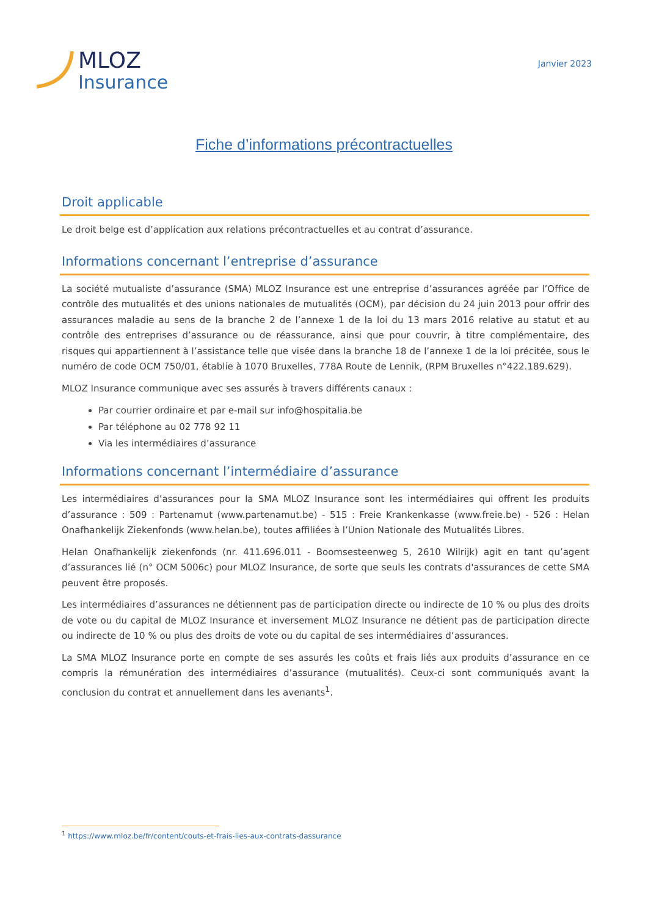MLOZ
Insurance
Janvier 2023
Fiche d’informations précontractuelles
Droit applicable
Le droit belge est d’application aux relations précontractuelles et au contrat d’assurance.
Informations concernant l’entreprise d’assurance
La société mutualiste d’assurance (SMA) MLOZ Insurance est une entreprise d’assurances agréée par l’Office de contrôle des mutualités et des unions nationales de mutualités (OCM), par décision du 24 juin 2013 pour offrir des assurances maladie au sens de la branche 2 de l’annexe 1 de la loi du 13 mars 2016 relative au statut et au contrôle des entreprises d’assurance ou de réassurance, ainsi que pour couvrir, à titre complémentaire, des risques qui appartiennent à l’assistance telle que visée dans la branche 18 de l’annexe 1 de la loi précitée, sous le numéro de code OCM 750/01, établie à 1070 Bruxelles, 778A Route de Lennik, (RPM Bruxelles n°422.189.629).
MLOZ Insurance communique avec ses assurés à travers différents canaux :
Par courrier ordinaire et par e-mail sur info@hospitalia.be
Par téléphone au 02 778 92 11
Via les intermédiaires d’assurance
Informations concernant l’intermédiaire d’assurance
Les intermédiaires d’assurances pour la SMA MLOZ Insurance sont les intermédiaires qui offrent les produits d’assurance : 509 : Partenamut (www.partenamut.be) - 515 : Freie Krankenkasse (www.freie.be) - 526 : Helan Onafhankelijk Ziekenfonds (www.helan.be), toutes affiliées à l’Union Nationale des Mutualités Libres.
Helan Onafhankelijk ziekenfonds (nr. 411.696.011 - Boomsesteenweg 5, 2610 Wilrijk) agit en tant qu’agent d’assurances lié (n° OCM 5006c) pour MLOZ Insurance, de sorte que seuls les contrats d'assurances de cette SMA peuvent être proposés.
Les intermédiaires d’assurances ne détiennent pas de participation directe ou indirecte de 10 % ou plus des droits de vote ou du capital de MLOZ Insurance et inversement MLOZ Insurance ne détient pas de participation directe ou indirecte de 10 % ou plus des droits de vote ou du capital de ses intermédiaires d’assurances.
La SMA MLOZ Insurance porte en compte de ses assurés les coûts et frais liés aux produits d’assurance en ce compris la rémunération des intermédiaires d’assurance (mutualités). Ceux-ci sont communiqués avant la conclusion du contrat et annuellement dans les avenants<sup>1</sup>.
<sup>1</sup> https://www.mloz.be/fr/content/couts-et-frais-lies-aux-contrats-dassurance